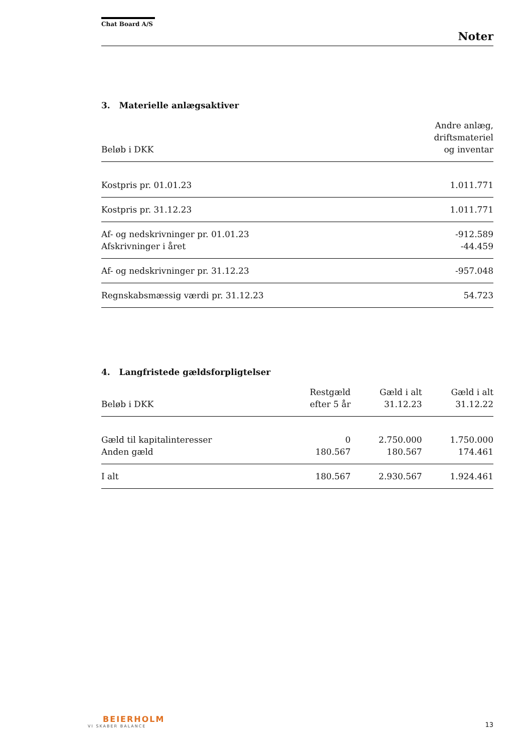Chat Board A/S
Noter
3. Materielle anlægsaktiver
| Beløb i DKK | Andre anlæg, driftsmateriel og inventar |
| --- | --- |
| Kostpris pr. 01.01.23 | 1.011.771 |
| Kostpris pr. 31.12.23 | 1.011.771 |
| Af- og nedskrivninger pr. 01.01.23 Afskrivninger i året | -912.589 -44.459 |
| Af- og nedskrivninger pr. 31.12.23 | -957.048 |
| Regnskabsmæssig værdi pr. 31.12.23 | 54.723 |
4. Langfristede gældsforpligtelser
| Beløb i DKK | Restgæld efter 5 år | Gæld i alt 31.12.23 | Gæld i alt 31.12.22 |
| --- | --- | --- | --- |
| Gæld til kapitalinteresser Anden gæld | 0 180.567 | 2.750.000 180.567 | 1.750.000 174.461 |
| I alt | 180.567 | 2.930.567 | 1.924.461 |
BEIERHOLM
VI SKABER BALANCE
13